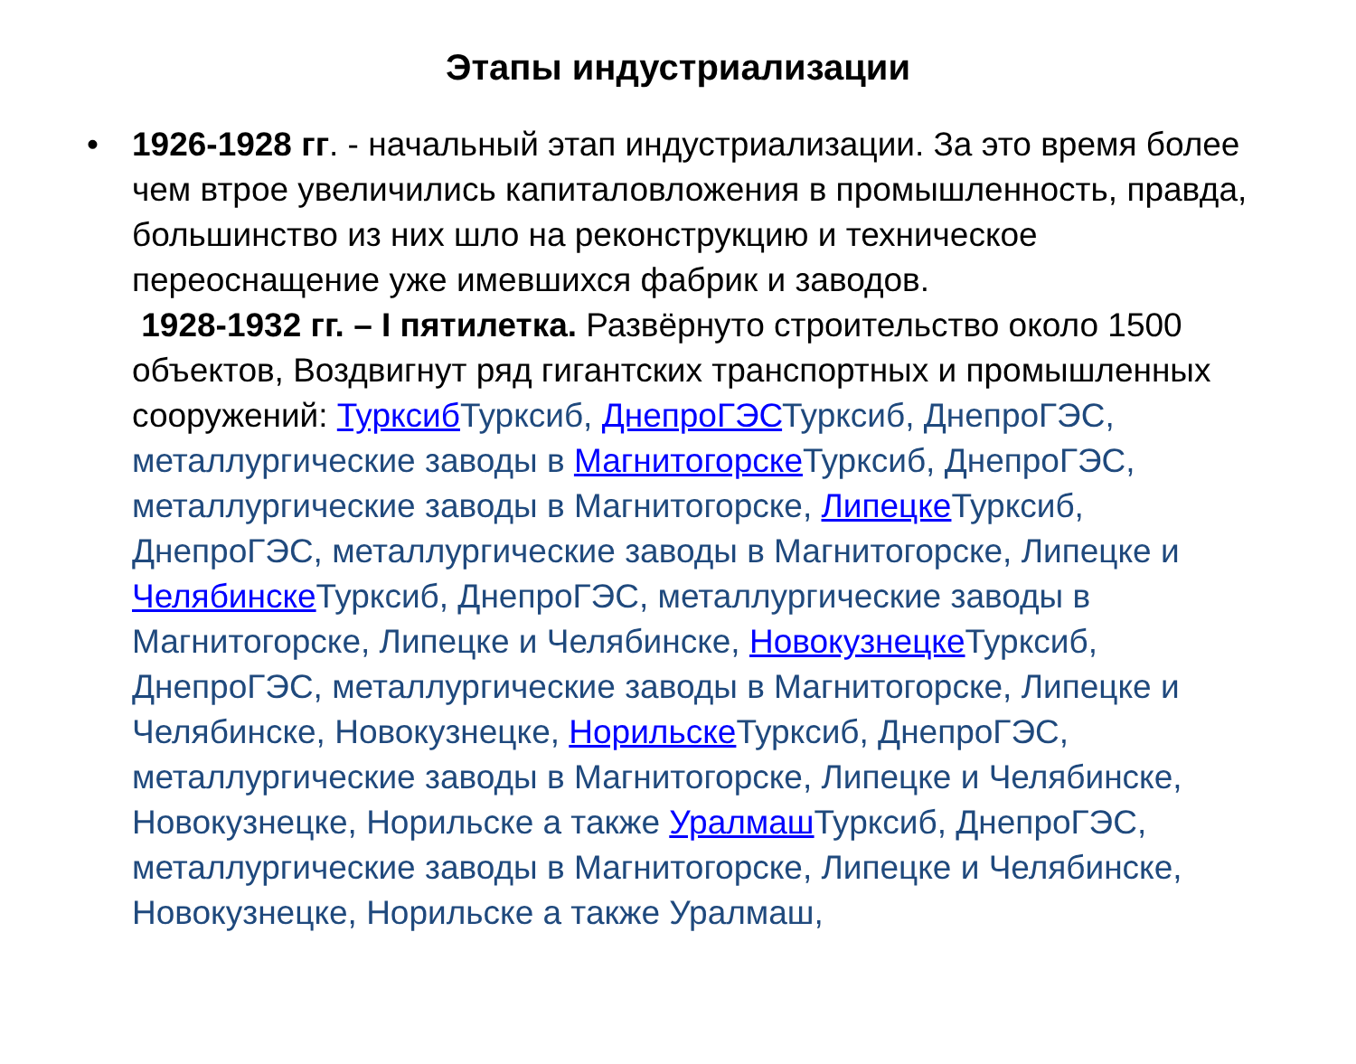Этапы индустриализации
• 1926-1928 гг. - начальный этап индустриализации. За это время более чем втрое увеличились капиталовложения в промышленность, правда, большинство из них шло на реконструкцию и техническое переоснащение уже имевшихся фабрик и заводов.
1928-1932 гг. – I пятилетка. Развёрнуто строительство около 1500 объектов, Воздвигнут ряд гигантских транспортных и промышленных сооружений: Турксиб Турксиб, ДнепроГЭСТурксиб, ДнепроГЭС, металлургические заводы в Магнитогорске Турксиб, ДнепроГЭС, металлургические заводы в Магнитогорске, Липецке Турксиб, ДнепроГЭС, металлургические заводы в Магнитогорске, Липецке и Челябинске Турксиб, ДнепроГЭС, металлургические заводы в Магнитогорске, Липецке и Челябинске, Новокузнецке Турксиб, ДнепроГЭС, металлургические заводы в Магнитогорске, Липецке и Челябинске, Новокузнецке, Норильске Турксиб, ДнепроГЭС, металлургические заводы в Магнитогорске, Липецке и Челябинске, Новокузнецке, Норильске а также Уралмаш Турксиб, ДнепроГЭС, металлургические заводы в Магнитогорске, Липецке и Челябинске, Новокузнецке, Норильске а также Уралмаш,